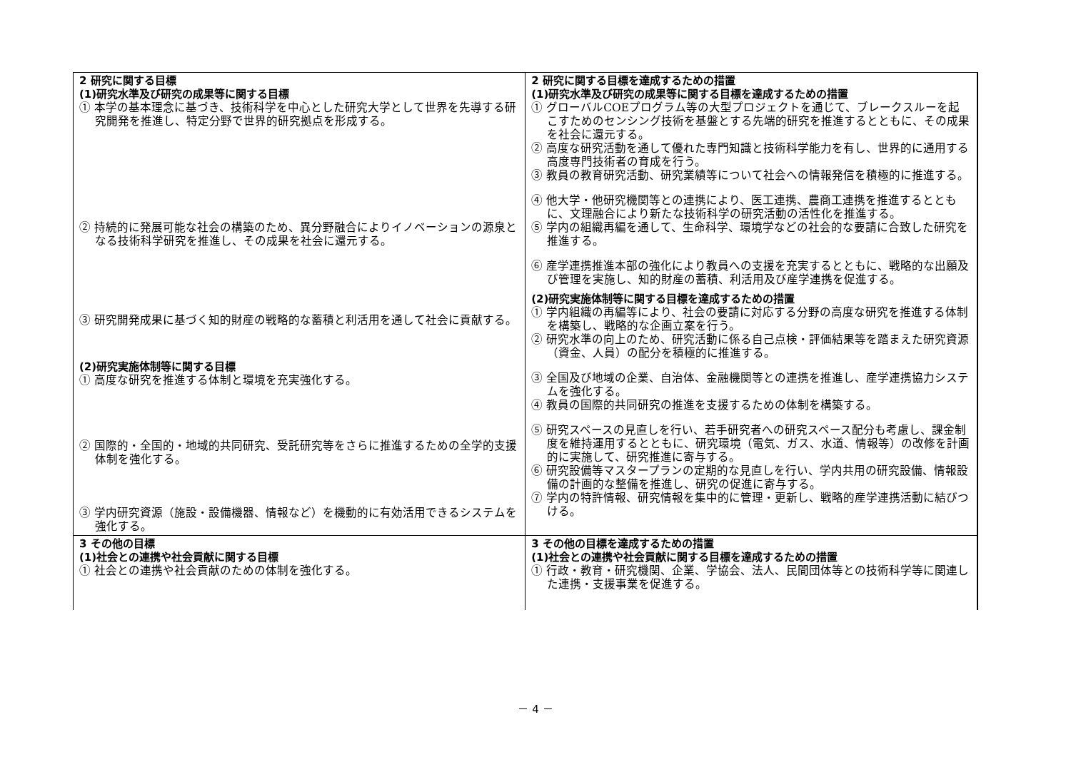| 2 研究に関する目標 (1)研究水準及び研究の成果等に関する目標 ① 本学の基本理念に基づき、技術科学を中心とした研究大学として世界を先導する研究開発を推進し、特定分野で世界的研究拠点を形成する。 ② 持続的に発展可能な社会の構築のため、異分野融合によりイノベーションの源泉となる技術科学研究を推進し、その成果を社会に還元する。 ③ 研究開発成果に基づく知的財産の戦略的な蓄積と利活用を通して社会に貢献する。 (2)研究実施体制等に関する目標 ① 高度な研究を推進する体制と環境を充実強化する。 ② 国際的・全国的・地域的共同研究、受託研究等をさらに推進するための全学的支援体制を強化する。 ③ 学内研究資源（施設・設備機器、情報など）を機動的に有効活用できるシステムを強化する。 | 2 研究に関する目標を達成するための措置 (1)研究水準及び研究の成果等に関する目標を達成するための措置 ① グローバルCOEプログラム等の大型プロジェクトを通じて、ブレークスルーを起こすためのセンシング技術を基盤とする先端的研究を推進するとともに、その成果を社会に還元する。 ② 高度な研究活動を通して優れた専門知識と技術科学能力を有し、世界的に通用する高度専門技術者の育成を行う。 ③ 教員の教育研究活動、研究業績等について社会への情報発信を積極的に推進する。 ④ 他大学・他研究機関等との連携により、医工連携、農商工連携を推進するとともに、文理融合により新たな技術科学の研究活動の活性化を推進する。 ⑤ 学内の組織再編を通して、生命科学、環境学などの社会的な要請に合致した研究を推進する。 ⑥ 産学連携推進本部の強化により教員への支援を充実するとともに、戦略的な出願及び管理を実施し、知的財産の蓄積、利活用及び産学連携を促進する。 (2)研究実施体制等に関する目標を達成するための措置 ① 学内組織の再編等により、社会の要請に対応する分野の高度な研究を推進する体制を構築し、戦略的な企画立案を行う。 ② 研究水準の向上のため、研究活動に係る自己点検・評価結果等を踏まえた研究資源（資金、人員）の配分を積極的に推進する。 ③ 全国及び地域の企業、自治体、金融機関等との連携を推進し、産学連携協力システムを強化する。 ④ 教員の国際的共同研究の推進を支援するための体制を構築する。 ⑤ 研究スペースの見直しを行い、若手研究者への研究スペース配分も考慮し、課金制度を維持運用するとともに、研究環境（電気、ガス、水道、情報等）の改修を計画的に実施して、研究推進に寄与する。 ⑥ 研究設備等マスタープランの定期的な見直しを行い、学内共用の研究設備、情報設備の計画的な整備を推進し、研究の促進に寄与する。 ⑦ 学内の特許情報、研究情報を集中的に管理・更新し、戦略的産学連携活動に結びつける。 |
| 3 その他の目標 (1)社会との連携や社会貢献に関する目標 ① 社会との連携や社会貢献のための体制を強化する。 | 3 その他の目標を達成するための措置 (1)社会との連携や社会貢献に関する目標を達成するための措置 ① 行政・教育・研究機関、企業、学協会、法人、民間団体等との技術科学等に関連した連携・支援事業を促進する。 |
－ 4 －